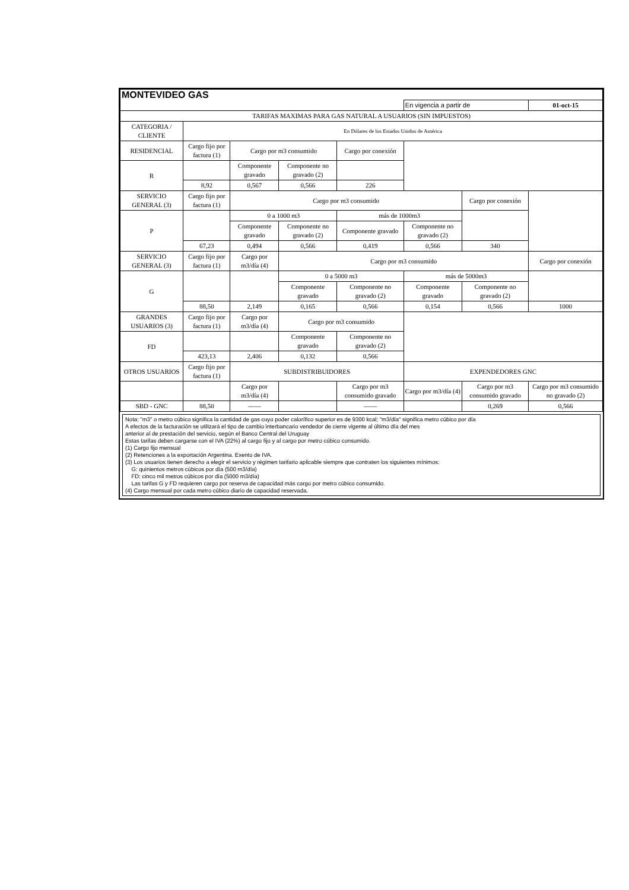| MONTEVIDEO GAS | | | | | | | |
| | | | | | En vigencia a partir de | | 01-oct-15 |
| TARIFAS MAXIMAS PARA GAS NATURAL A USUARIOS (SIN IMPUESTOS) | | | | | | | |
| CATEGORIA / CLIENTE | En Dólares de los Estados Unidos de América | | | | | | |
| RESIDENCIAL | Cargo fijo por factura (1) | Cargo por m3 consumido | | Cargo por conexión | | | |
| R | | Componente gravado | Componente no gravado (2) | | | | |
| | 8,92 | 0,567 | 0,566 | 226 | | | |
| SERVICIO GENERAL (3) | Cargo fijo por factura (1) | Cargo por m3 consumido | | | | Cargo por conexión | |
| P | | 0 a 1000 m3 | | más de 1000m3 | | | |
| | | Componente gravado | Componente no gravado (2) | Componente gravado | Componente no gravado (2) | | |
| | 67,23 | 0,494 | 0,566 | 0,419 | 0,566 | 340 | |
| SERVICIO GENERAL (3) | Cargo fijo por factura (1) | Cargo por m3/día (4) | Cargo por m3 consumido | | | | Cargo por conexión |
| G | | | 0 a 5000 m3 | | más de 5000m3 | | |
| | | | Componente gravado | Componente no gravado (2) | Componente gravado | Componente no gravado (2) | |
| | 88,50 | 2,149 | 0,165 | 0,566 | 0,154 | 0,566 | 1000 |
| GRANDES USUARIOS (3) | Cargo fijo por factura (1) | Cargo por m3/día (4) | Cargo por m3 consumido | | | | |
| FD | | | Componente gravado | Componente no gravado (2) | | | |
| | 423,13 | 2,406 | 0,132 | 0,566 | | | |
| OTROS USUARIOS | Cargo fijo por factura (1) | SUBDISTRIBUIDORES | | | EXPENDEDORES GNC | | |
| | | Cargo por m3/día (4) | | Cargo por m3 consumido gravado | Cargo por m3/día (4) | Cargo por m3 consumido gravado | Cargo por m3 consumido no gravado (2) |
| SBD - GNC | 88,50 | —— | | —— | | 0,269 | 0,566 |
Nota: "m3" o metro cúbico significa la cantidad de gas cuyo poder calorífico superior es de 9300 kcal; "m3/día" significa metro cúbico por día
A efectos de la facturación se utilizará el tipo de cambio interbancario vendedor de cierre vigente al último día del mes
anterior al de prestación del servicio, según el Banco Central del Uruguay
Estas tarifas deben cargarse con el IVA (22%) al cargo fijo y al cargo por metro cúbico consumido.
(1) Cargo fijo mensual
(2) Retenciones a la exportación Argentina. Exento de IVA.
(3) Los usuarios tienen derecho a elegir el servicio y régimen tarifario aplicable siempre que contraten los siguientes mínimos:
G: quinientos metros cúbicos por día (500 m3/día)
FD: cinco mil metros cúbicos por día (5000 m3/día)
Las tarifas G y FD requieren cargo por reserva de capacidad más cargo por metro cúbico consumido.
(4) Cargo mensual por cada metro cúbico diario de capacidad reservada.